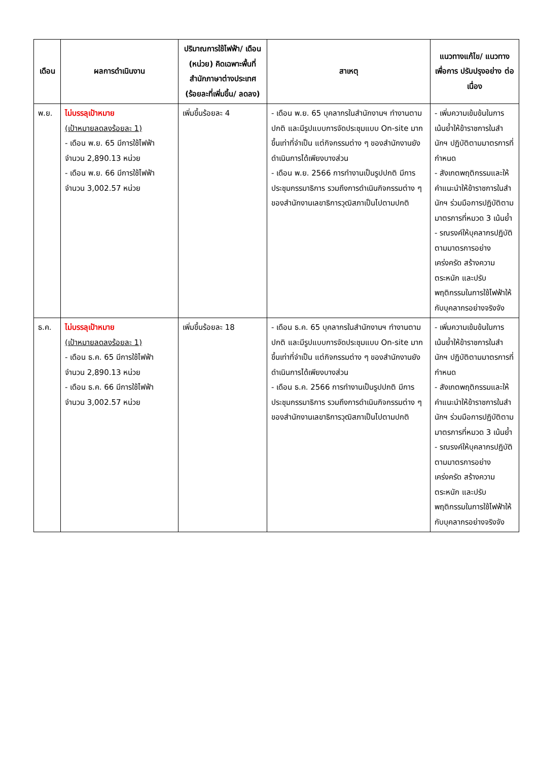| เดือน | ผลการดำเนินงาน | ปริมาณการใช้ไฟฟ้า/ เดือน (หน่วย) คิดเฉพาะพื้นที่ สำนักภาษาต่างประเทศ (ร้อยละที่เพิ่มขึ้น/ ลดลง) | สาเหตุ | แนวทางแก้ไข/ แนวทางเพื่อการ ปรับปรุงอย่าง ต่อเนื่อง |
| --- | --- | --- | --- | --- |
| พ.ย. | ไม่บรรลุเป้าหมาย (เป้าหมายลดลงร้อยละ 1) - เดือน พ.ย. 65 มีการใช้ไฟฟ้า จำนวน 2,890.13 หน่วย - เดือน พ.ย. 66 มีการใช้ไฟฟ้า จำนวน 3,002.57 หน่วย | เพิ่มขึ้นร้อยละ 4 | - เดือน พ.ย. 65 บุคลากรในสำนักงานฯ ทำงานตามปกติ และมีรูปแบบการจัดประชุมแบบ On-site มากขึ้นเท่าที่จำเป็น แต่กิจกรรมต่าง ๆ ของสำนักงานยังดำเนินการได้เพียงบางส่วน - เดือน พ.ย. 2566 การทำงานเป็นรูปปกติ มีการประชุมกรรมาธิการ รวมถึงการดำเนินกิจกรรมต่าง ๆ ของสำนักงานเลขาธิการวุฒิสภาเป็นไปตามปกติ | - เพิ่มความเข้มข้นในการเน้นย้ำให้ข้าราชการในสำนักฯ ปฏิบัติตามมาตรการที่กำหนด - สังเกตพฤติกรรมและให้คำแนะนำให้ข้าราชการในสำนักฯ ร่วมมือการปฏิบัติตามมาตรการที่หมวด 3 เน้นย้ำ - รณรงค์ให้บุคลากรปฏิบัติตามมาตรการอย่างเคร่งครัด สร้างความตระหนัก และปรับพฤติกรรมในการใช้ไฟฟ้าให้กับบุคลากรอย่างจริงจัง |
| ธ.ค. | ไม่บรรลุเป้าหมาย (เป้าหมายลดลงร้อยละ 1) - เดือน ธ.ค. 65 มีการใช้ไฟฟ้า จำนวน 2,890.13 หน่วย - เดือน ธ.ค. 66 มีการใช้ไฟฟ้า จำนวน 3,002.57 หน่วย | เพิ่มขึ้นร้อยละ 18 | - เดือน ธ.ค. 65 บุคลากรในสำนักงานฯ ทำงานตามปกติ และมีรูปแบบการจัดประชุมแบบ On-site มากขึ้นเท่าที่จำเป็น แต่กิจกรรมต่าง ๆ ของสำนักงานยังดำเนินการได้เพียงบางส่วน - เดือน ธ.ค. 2566 การทำงานเป็นรูปปกติ มีการประชุมกรรมาธิการ รวมถึงการดำเนินกิจกรรมต่าง ๆ ของสำนักงานเลขาธิการวุฒิสภาเป็นไปตามปกติ | - เพิ่มความเข้มข้นในการเน้นย้ำให้ข้าราชการในสำนักฯ ปฏิบัติตามมาตรการที่กำหนด - สังเกตพฤติกรรมและให้คำแนะนำให้ข้าราชการในสำนักฯ ร่วมมือการปฏิบัติตามมาตรการที่หมวด 3 เน้นย้ำ - รณรงค์ให้บุคลากรปฏิบัติตามมาตรการอย่างเคร่งครัด สร้างความตระหนัก และปรับพฤติกรรมในการใช้ไฟฟ้าให้กับบุคลากรอย่างจริงจัง |